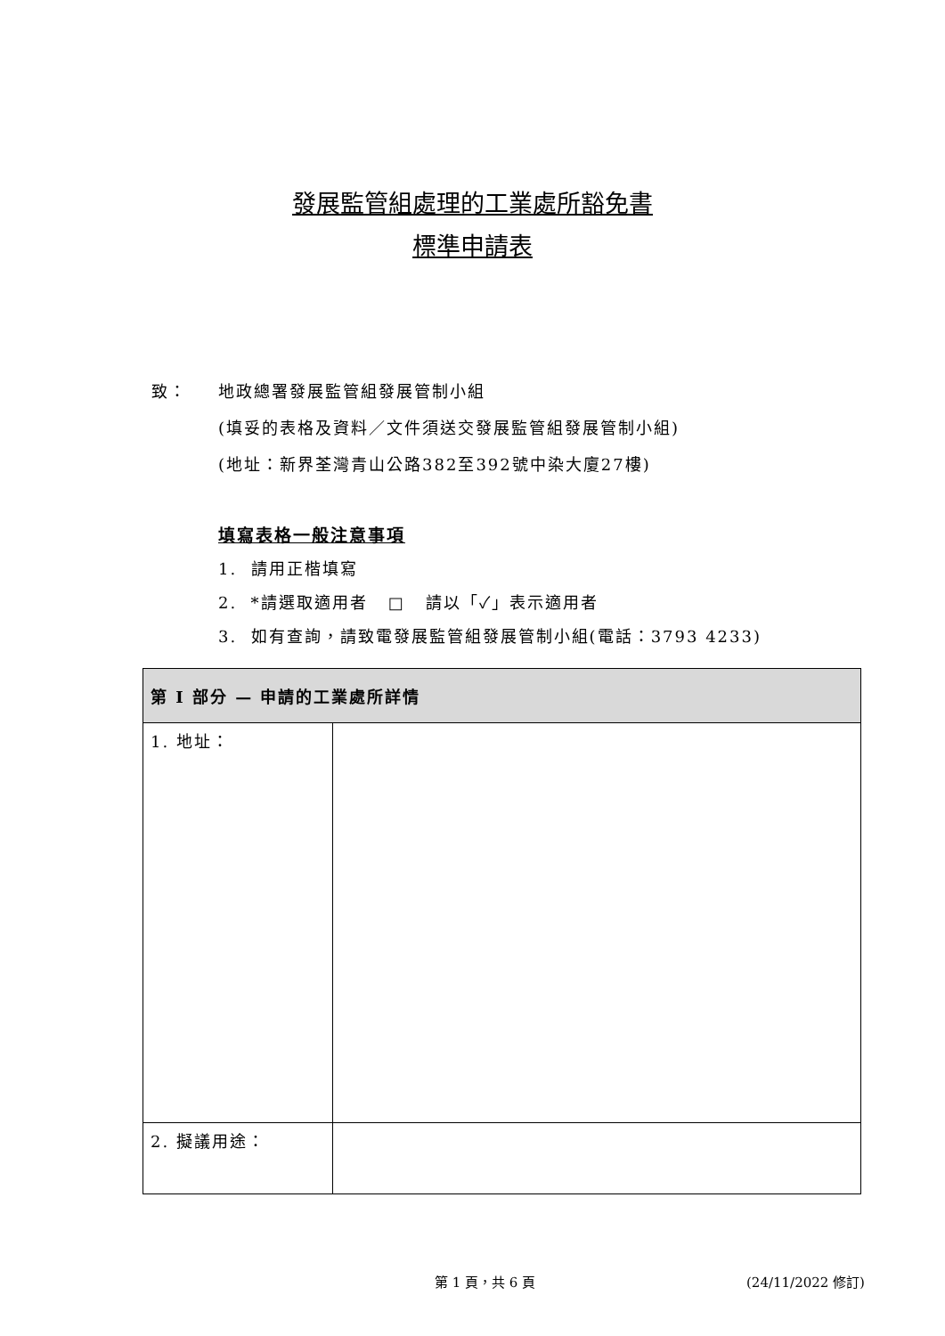發展監管組處理的工業處所豁免書
標準申請表
致： 地政總署發展監管組發展管制小組
(填妥的表格及資料／文件須送交發展監管組發展管制小組)
(地址：新界荃灣青山公路382至392號中染大廈27樓)
填寫表格一般注意事項
1. 請用正楷填寫
2. *請選取適用者 □ 請以「✓」表示適用者
3. 如有查詢，請致電發展監管組發展管制小組(電話：3793 4233)
| 第 I 部分 — 申請的工業處所詳情 | |
| --- | --- |
| 1. 地址： | |
| 2. 擬議用途： | |
第 1 頁，共 6 頁 (24/11/2022 修訂)